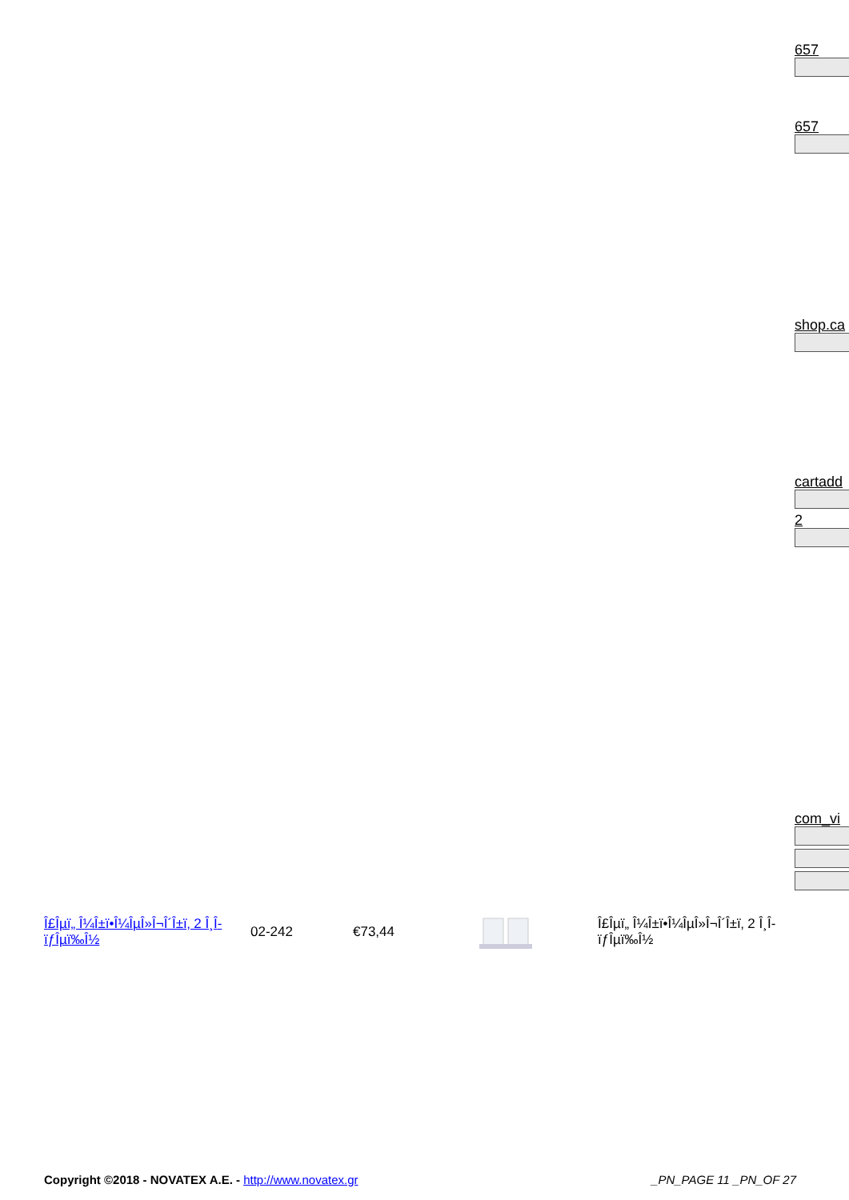657
657
shop.ca
cartadd
2
com_vi
| Î£Îµï„ Î¼Î±ï•Î¼ÎµÎ»Î¬Î´Î±ï‚ 2 Î¸Î­ïƒÎµï‰Î½ | 02-242 | €73,44 | | Î£Îµï„ Î¼Î±ï•Î¼ÎµÎ»Î¬Î´Î±ï‚ 2 Î¸Î­ïƒÎµï‰Î½ |
Copyright ©2018 - NOVATEX A.E. - http://www.novatex.gr
_PN_PAGE 11 _PN_OF 27